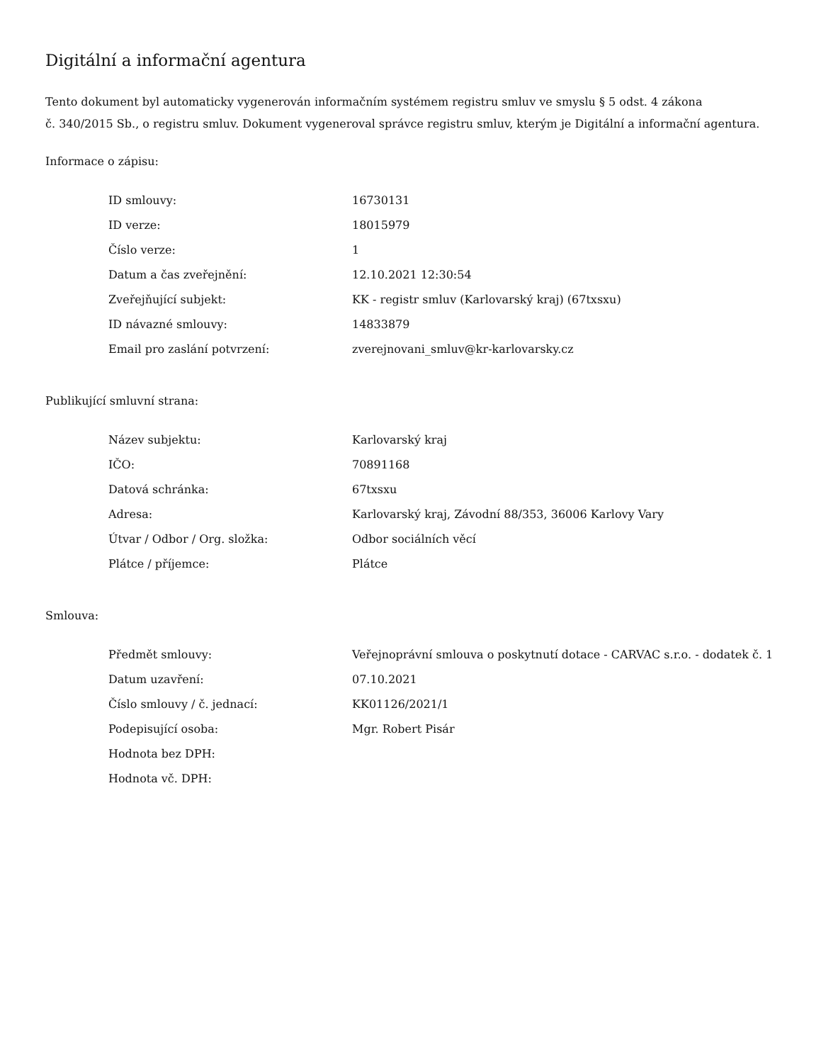Digitální a informační agentura
Tento dokument byl automaticky vygenerován informačním systémem registru smluv ve smyslu § 5 odst. 4 zákona
č. 340/2015 Sb., o registru smluv. Dokument vygeneroval správce registru smluv, kterým je Digitální a informační agentura.
Informace o zápisu:
| ID smlouvy: | 16730131 |
| ID verze: | 18015979 |
| Číslo verze: | 1 |
| Datum a čas zveřejnění: | 12.10.2021 12:30:54 |
| Zveřejňující subjekt: | KK - registr smluv (Karlovarský kraj) (67txsxu) |
| ID návazné smlouvy: | 14833879 |
| Email pro zaslání potvrzení: | zverejnovani_smluv@kr-karlovarsky.cz |
Publikující smluvní strana:
| Název subjektu: | Karlovarský kraj |
| IČO: | 70891168 |
| Datová schránka: | 67txsxu |
| Adresa: | Karlovarský kraj, Závodní 88/353, 36006 Karlovy Vary |
| Útvar / Odbor / Org. složka: | Odbor sociálních věcí |
| Plátce / příjemce: | Plátce |
Smlouva:
| Předmět smlouvy: | Veřejnoprávní smlouva o poskytnutí dotace - CARVAC s.r.o. - dodatek č. 1 |
| Datum uzavření: | 07.10.2021 |
| Číslo smlouvy / č. jednací: | KK01126/2021/1 |
| Podepisující osoba: | Mgr. Robert Pisár |
| Hodnota bez DPH: | |
| Hodnota vč. DPH: | |